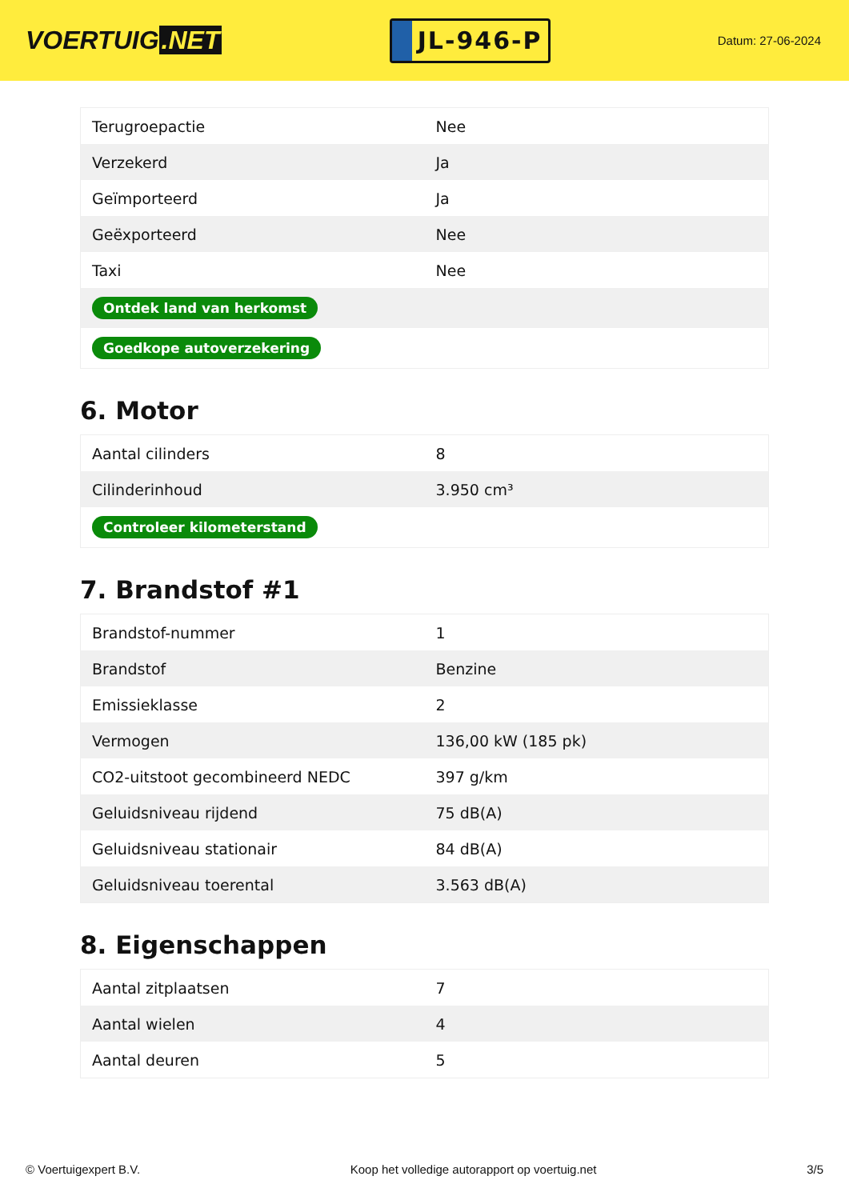VOERTUIG.NET
JL-946-P
Datum: 27-06-2024
| Terugroepactie | Nee |
| Verzekerd | Ja |
| Geïmporteerd | Ja |
| Geëxporteerd | Nee |
| Taxi | Nee |
| Ontdek land van herkomst | |
| Goedkope autoverzekering | |
6. Motor
| Aantal cilinders | 8 |
| Cilinderinhoud | 3.950 cm³ |
| Controleer kilometerstand | |
7. Brandstof #1
| Brandstof-nummer | 1 |
| Brandstof | Benzine |
| Emissieklasse | 2 |
| Vermogen | 136,00 kW (185 pk) |
| CO2-uitstoot gecombineerd NEDC | 397 g/km |
| Geluidsniveau rijdend | 75 dB(A) |
| Geluidsniveau stationair | 84 dB(A) |
| Geluidsniveau toerental | 3.563 dB(A) |
8. Eigenschappen
| Aantal zitplaatsen | 7 |
| Aantal wielen | 4 |
| Aantal deuren | 5 |
© Voertuigexpert B.V. Koop het volledige autorapport op voertuig.net 3/5